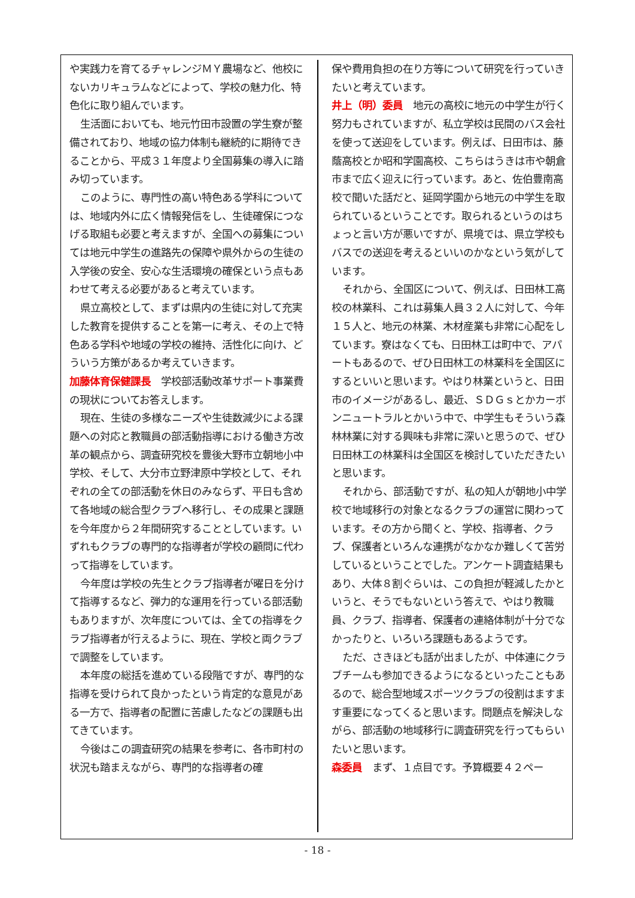や実践力を育てるチャレンジＭＹ農場など、他校にないカリキュラムなどによって、学校の魅力化、特色化に取り組んでいます。
生活面においても、地元竹田市設置の学生寮が整備されており、地域の協力体制も継続的に期待できることから、平成３１年度より全国募集の導入に踏み切っています。
このように、専門性の高い特色ある学科については、地域内外に広く情報発信をし、生徒確保につなげる取組も必要と考えますが、全国への募集については地元中学生の進路先の保障や県外からの生徒の入学後の安全、安心な生活環境の確保という点もあわせて考える必要があると考えています。
県立高校として、まずは県内の生徒に対して充実した教育を提供することを第一に考え、その上で特色ある学科や地域の学校の維持、活性化に向け、どういう方策があるか考えていきます。
加藤体育保健課長　学校部活動改革サポート事業費の現状についてお答えします。
現在、生徒の多様なニーズや生徒数減少による課題への対応と教職員の部活動指導における働き方改革の観点から、調査研究校を豊後大野市立朝地小中学校、そして、大分市立野津原中学校として、それぞれの全ての部活動を休日のみならず、平日も含めて各地域の総合型クラブへ移行し、その成果と課題を今年度から２年間研究することとしています。いずれもクラブの専門的な指導者が学校の顧問に代わって指導をしています。
今年度は学校の先生とクラブ指導者が曜日を分けて指導するなど、弾力的な運用を行っている部活動もありますが、次年度については、全ての指導をクラブ指導者が行えるように、現在、学校と両クラブで調整をしています。
本年度の総括を進めている段階ですが、専門的な指導を受けられて良かったという肯定的な意見がある一方で、指導者の配置に苦慮したなどの課題も出てきています。
今後はこの調査研究の結果を参考に、各市町村の状況も踏まえながら、専門的な指導者の確
保や費用負担の在り方等について研究を行っていきたいと考えています。
井上（明）委員　地元の高校に地元の中学生が行く努力もされていますが、私立学校は民間のバス会社を使って送迎をしています。例えば、日田市は、藤蔭高校とか昭和学園高校、こちらはうきは市や朝倉市まで広く迎えに行っています。あと、佐伯豊南高校で聞いた話だと、延岡学園から地元の中学生を取られているということです。取られるというのはちょっと言い方が悪いですが、県境では、県立学校もバスでの送迎を考えるといいのかなという気がしています。
それから、全国区について、例えば、日田林工高校の林業科、これは募集人員３２人に対して、今年１５人と、地元の林業、木材産業も非常に心配をしています。寮はなくても、日田林工は町中で、アパートもあるので、ぜひ日田林工の林業科を全国区にするといいと思います。やはり林業というと、日田市のイメージがあるし、最近、ＳＤＧｓとかカーボンニュートラルとかいう中で、中学生もそういう森林林業に対する興味も非常に深いと思うので、ぜひ日田林工の林業科は全国区を検討していただきたいと思います。
それから、部活動ですが、私の知人が朝地小中学校で地域移行の対象となるクラブの運営に関わっています。その方から聞くと、学校、指導者、クラブ、保護者といろんな連携がなかなか難しくて苦労しているということでした。アンケート調査結果もあり、大体８割ぐらいは、この負担が軽減したかというと、そうでもないという答えで、やはり教職員、クラブ、指導者、保護者の連絡体制が十分でなかったりと、いろいろ課題もあるようです。
ただ、さきほども話が出ましたが、中体連にクラブチームも参加できるようになるといったこともあるので、総合型地域スポーツクラブの役割はますます重要になってくると思います。問題点を解決しながら、部活動の地域移行に調査研究を行ってもらいたいと思います。
森委員　まず、１点目です。予算概要４２ペー
- 18 -